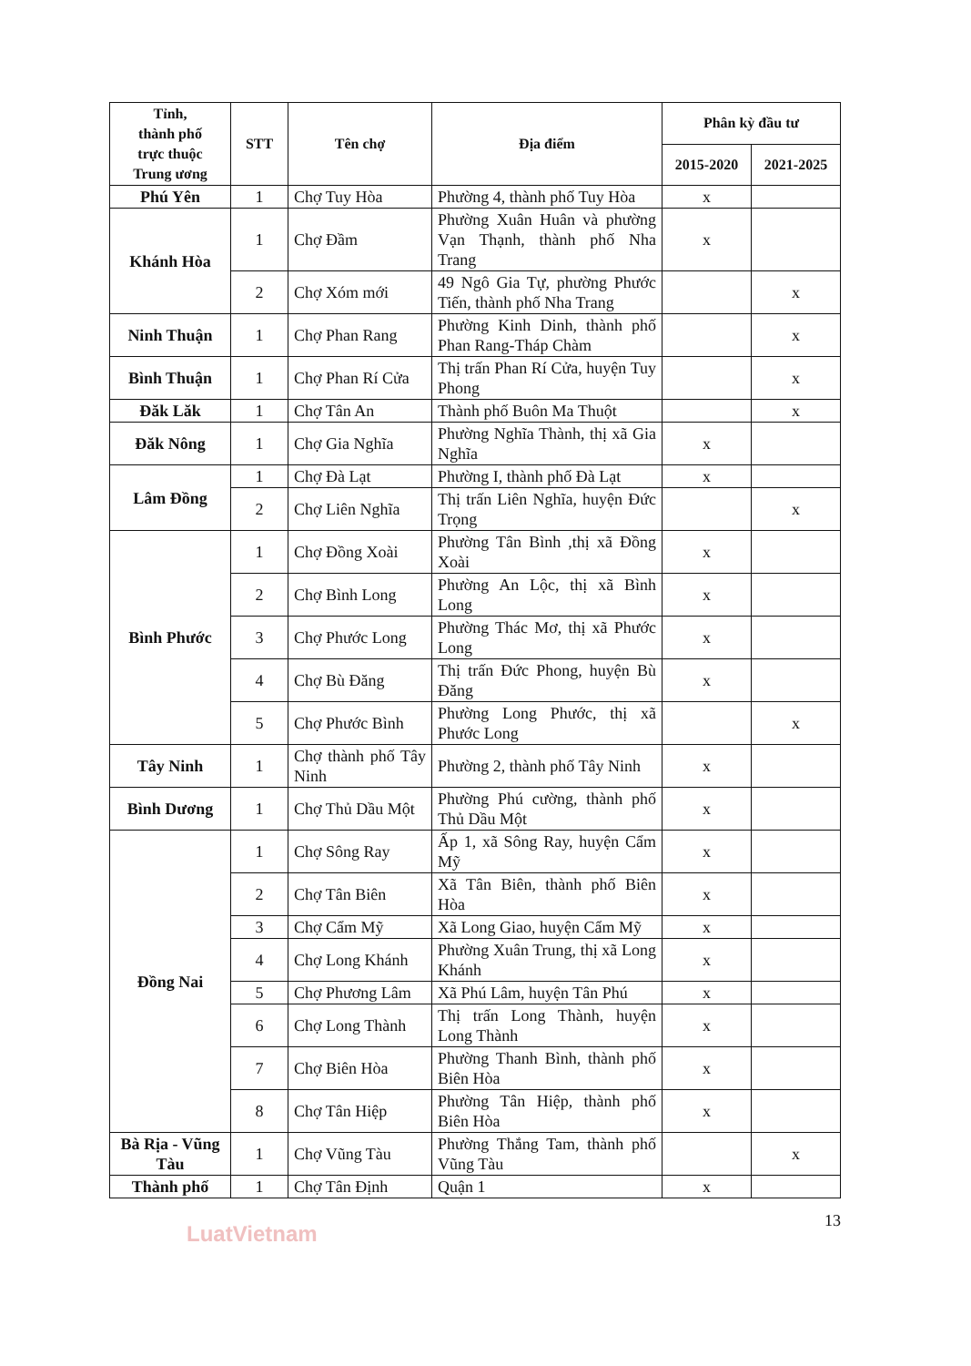| Tỉnh, thành phố trực thuộc Trung ương | STT | Tên chợ | Địa điểm | Phân kỳ đầu tư | |
| --- | --- | --- | --- | --- | --- |
| | | | | 2015-2020 | 2021-2025 |
| Phú Yên | 1 | Chợ Tuy Hòa | Phường 4, thành phố Tuy Hòa | x | |
| Khánh Hòa | 1 | Chợ Đầm | Phường Xuân Huân và phường Vạn Thạnh, thành phố Nha Trang | x | |
| | 2 | Chợ Xóm mới | 49 Ngô Gia Tự, phường Phước Tiến, thành phố Nha Trang | | x |
| Ninh Thuận | 1 | Chợ Phan Rang | Phường Kinh Dinh, thành phố Phan Rang-Tháp Chàm | | x |
| Bình Thuận | 1 | Chợ Phan Rí Cửa | Thị trấn Phan Rí Cửa, huyện Tuy Phong | | x |
| Đăk Lăk | 1 | Chợ Tân An | Thành phố Buôn Ma Thuột | | x |
| Đăk Nông | 1 | Chợ Gia Nghĩa | Phường Nghĩa Thành, thị xã Gia Nghĩa | x | |
| Lâm Đồng | 1 | Chợ Đà Lạt | Phường I, thành phố Đà Lạt | x | |
| | 2 | Chợ Liên Nghĩa | Thị trấn Liên Nghĩa, huyện Đức Trọng | | x |
| Bình Phước | 1 | Chợ Đồng Xoài | Phường Tân Bình ,thị xã Đồng Xoài | x | |
| | 2 | Chợ Bình Long | Phường An Lộc, thị xã Bình Long | x | |
| | 3 | Chợ Phước Long | Phường Thác Mơ, thị xã Phước Long | x | |
| | 4 | Chợ Bù Đăng | Thị trấn Đức Phong, huyện Bù Đăng | x | |
| | 5 | Chợ Phước Bình | Phường Long Phước, thị xã Phước Long | | x |
| Tây Ninh | 1 | Chợ thành phố Tây Ninh | Phường 2, thành phố Tây Ninh | x | |
| Bình Dương | 1 | Chợ Thủ Dầu Một | Phường Phú cường, thành phố Thủ Dầu Một | x | |
| Đồng Nai | 1 | Chợ Sông Ray | Ấp 1, xã Sông Ray, huyện Cẩm Mỹ | x | |
| | 2 | Chợ Tân Biên | Xã Tân Biên, thành phố Biên Hòa | x | |
| | 3 | Chợ Cẩm Mỹ | Xã Long Giao, huyện Cẩm Mỹ | x | |
| | 4 | Chợ Long Khánh | Phường Xuân Trung, thị xã Long Khánh | x | |
| | 5 | Chợ Phương Lâm | Xã Phú Lâm, huyện Tân Phú | x | |
| | 6 | Chợ Long Thành | Thị trấn Long Thành, huyện Long Thành | x | |
| | 7 | Chợ Biên Hòa | Phường Thanh Bình, thành phố Biên Hòa | x | |
| | 8 | Chợ Tân Hiệp | Phường Tân Hiệp, thành phố Biên Hòa | x | |
| Bà Rịa - Vũng Tàu | 1 | Chợ Vũng Tàu | Phường Thắng Tam, thành phố Vũng Tàu | | x |
| Thành phố | 1 | Chợ Tân Định | Quận 1 | x | |
13
LuatVietnam